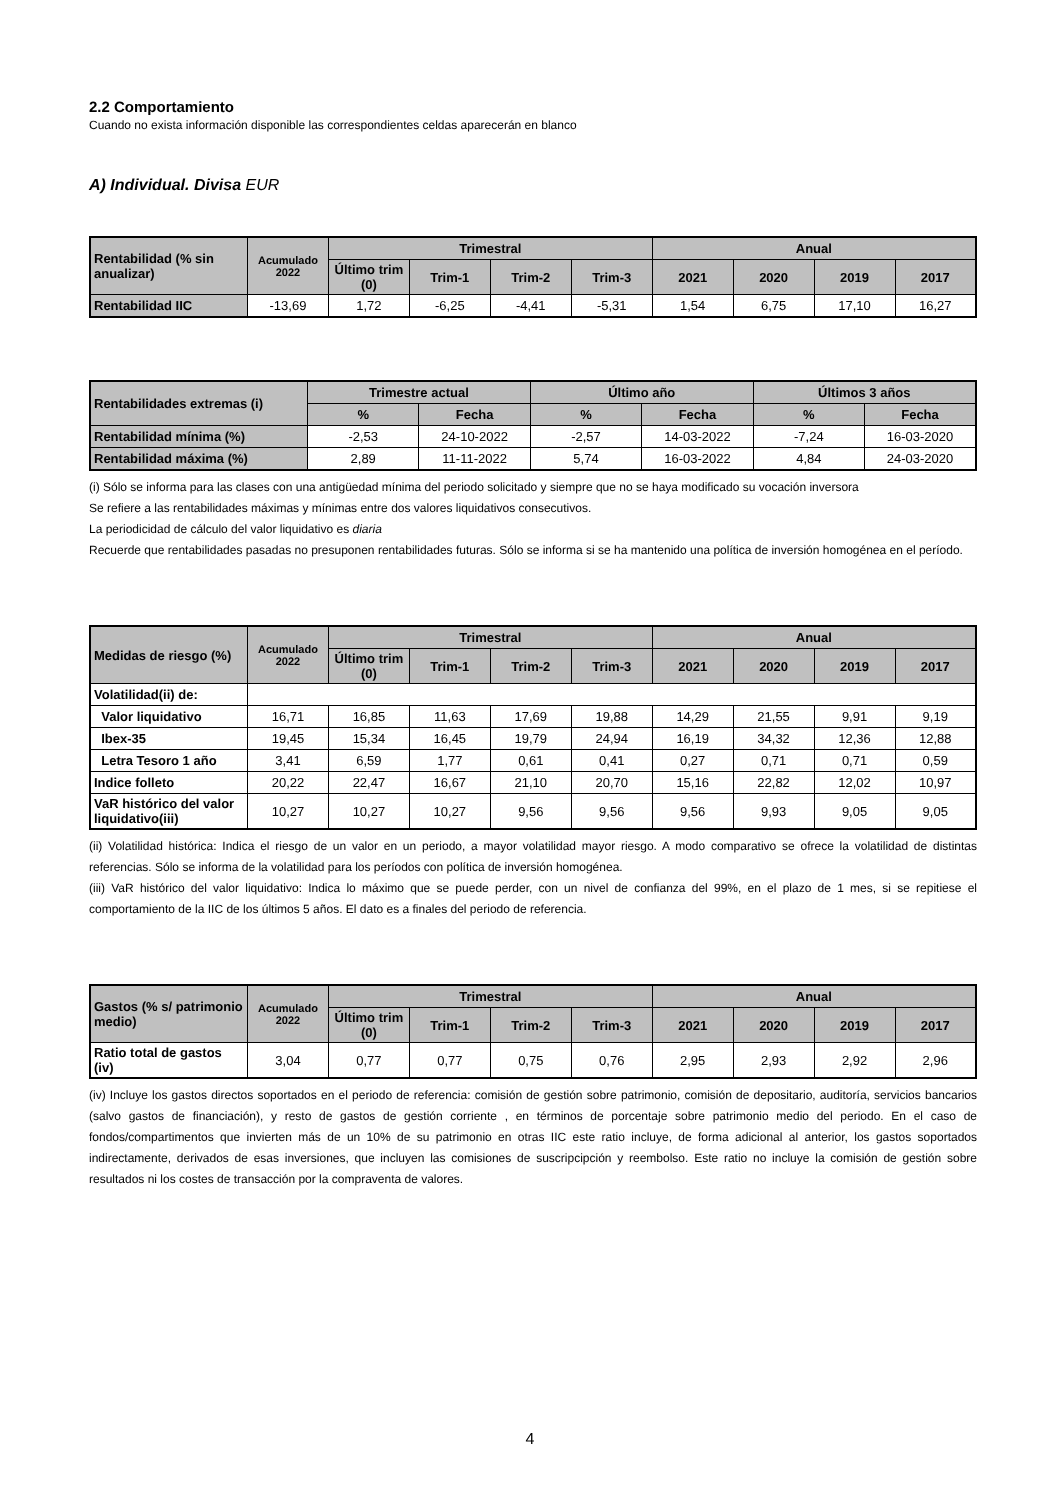2.2 Comportamiento
Cuando no exista información disponible las correspondientes celdas aparecerán en blanco
A) Individual. Divisa EUR
| Rentabilidad (% sin anualizar) | Acumulado 2022 | Trimestral | | | | Anual | | | |
| --- | --- | --- | --- | --- | --- | --- | --- | --- | --- |
| | | Último trim (0) | Trim-1 | Trim-2 | Trim-3 | 2021 | 2020 | 2019 | 2017 |
| Rentabilidad IIC | -13,69 | 1,72 | -6,25 | -4,41 | -5,31 | 1,54 | 6,75 | 17,10 | 16,27 |
| Rentabilidades extremas (i) | Trimestre actual | | Último año | | Últimos 3 años | |
| --- | --- | --- | --- | --- | --- | --- |
| | % | Fecha | % | Fecha | % | Fecha |
| Rentabilidad mínima (%) | -2,53 | 24-10-2022 | -2,57 | 14-03-2022 | -7,24 | 16-03-2020 |
| Rentabilidad máxima (%) | 2,89 | 11-11-2022 | 5,74 | 16-03-2022 | 4,84 | 24-03-2020 |
(i) Sólo se informa para las clases con una antigüedad mínima del periodo solicitado y siempre que no se haya modificado su vocación inversora
Se refiere a las rentabilidades máximas y mínimas entre dos valores liquidativos consecutivos.
La periodicidad de cálculo del valor liquidativo es diaria
Recuerde que rentabilidades pasadas no presuponen rentabilidades futuras. Sólo se informa si se ha mantenido una política de inversión homogénea en el período.
| Medidas de riesgo (%) | Acumulado 2022 | Trimestral | | | | Anual | | | |
| --- | --- | --- | --- | --- | --- | --- | --- | --- | --- |
| | | Último trim (0) | Trim-1 | Trim-2 | Trim-3 | 2021 | 2020 | 2019 | 2017 |
| Volatilidad(ii) de: | | | | | | | | | |
| Valor liquidativo | 16,71 | 16,85 | 11,63 | 17,69 | 19,88 | 14,29 | 21,55 | 9,91 | 9,19 |
| Ibex-35 | 19,45 | 15,34 | 16,45 | 19,79 | 24,94 | 16,19 | 34,32 | 12,36 | 12,88 |
| Letra Tesoro 1 año | 3,41 | 6,59 | 1,77 | 0,61 | 0,41 | 0,27 | 0,71 | 0,71 | 0,59 |
| Indice folleto | 20,22 | 22,47 | 16,67 | 21,10 | 20,70 | 15,16 | 22,82 | 12,02 | 10,97 |
| VaR histórico del valor liquidativo(iii) | 10,27 | 10,27 | 10,27 | 9,56 | 9,56 | 9,56 | 9,93 | 9,05 | 9,05 |
(ii) Volatilidad histórica: Indica el riesgo de un valor en un periodo, a mayor volatilidad mayor riesgo. A modo comparativo se ofrece la volatilidad de distintas referencias. Sólo se informa de la volatilidad para los períodos con política de inversión homogénea.
(iii) VaR histórico del valor liquidativo: Indica lo máximo que se puede perder, con un nivel de confianza del 99%, en el plazo de 1 mes, si se repitiese el comportamiento de la IIC de los últimos 5 años. El dato es a finales del periodo de referencia.
| Gastos (% s/ patrimonio medio) | Acumulado 2022 | Trimestral | | | | Anual | | | |
| --- | --- | --- | --- | --- | --- | --- | --- | --- | --- |
| | | Último trim (0) | Trim-1 | Trim-2 | Trim-3 | 2021 | 2020 | 2019 | 2017 |
| Ratio total de gastos (iv) | 3,04 | 0,77 | 0,77 | 0,75 | 0,76 | 2,95 | 2,93 | 2,92 | 2,96 |
(iv) Incluye los gastos directos soportados en el periodo de referencia: comisión de gestión sobre patrimonio, comisión de depositario, auditoría, servicios bancarios (salvo gastos de financiación), y resto de gastos de gestión corriente , en términos de porcentaje sobre patrimonio medio del periodo. En el caso de fondos/compartimentos que invierten más de un 10% de su patrimonio en otras IIC este ratio incluye, de forma adicional al anterior, los gastos soportados indirectamente, derivados de esas inversiones, que incluyen las comisiones de suscripcipción y reembolso. Este ratio no incluye la comisión de gestión sobre resultados ni los costes de transacción por la compraventa de valores.
4